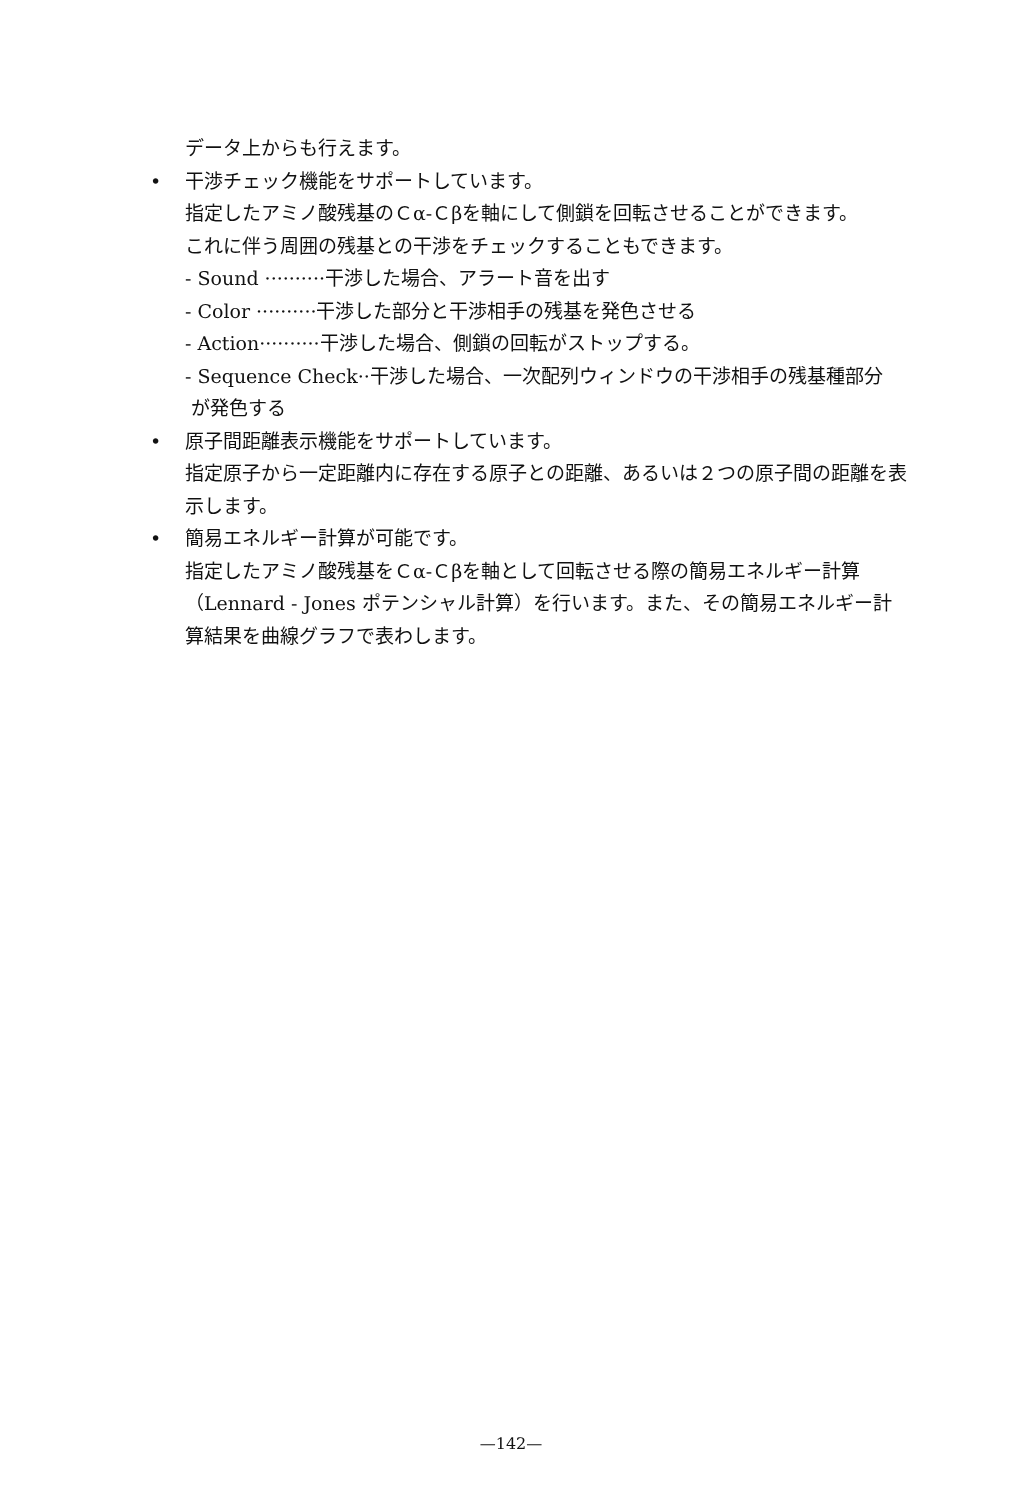データ上からも行えます。
• 干渉チェック機能をサポートしています。
指定したアミノ酸残基のＣα-Ｃβを軸にして側鎖を回転させることができます。
これに伴う周囲の残基との干渉をチェックすることもできます。
- Sound ··········干渉した場合、アラート音を出す
- Color ··········干渉した部分と干渉相手の残基を発色させる
- Action··········干渉した場合、側鎖の回転がストップする。
- Sequence Check··干渉した場合、一次配列ウィンドウの干渉相手の残基種部分
が発色する
• 原子間距離表示機能をサポートしています。
指定原子から一定距離内に存在する原子との距離、あるいは２つの原子間の距離を表示します。
• 簡易エネルギー計算が可能です。
指定したアミノ酸残基をＣα-Ｃβを軸として回転させる際の簡易エネルギー計算（Lennard - Jones ポテンシャル計算）を行います。また、その簡易エネルギー計算結果を曲線グラフで表わします。
—142—